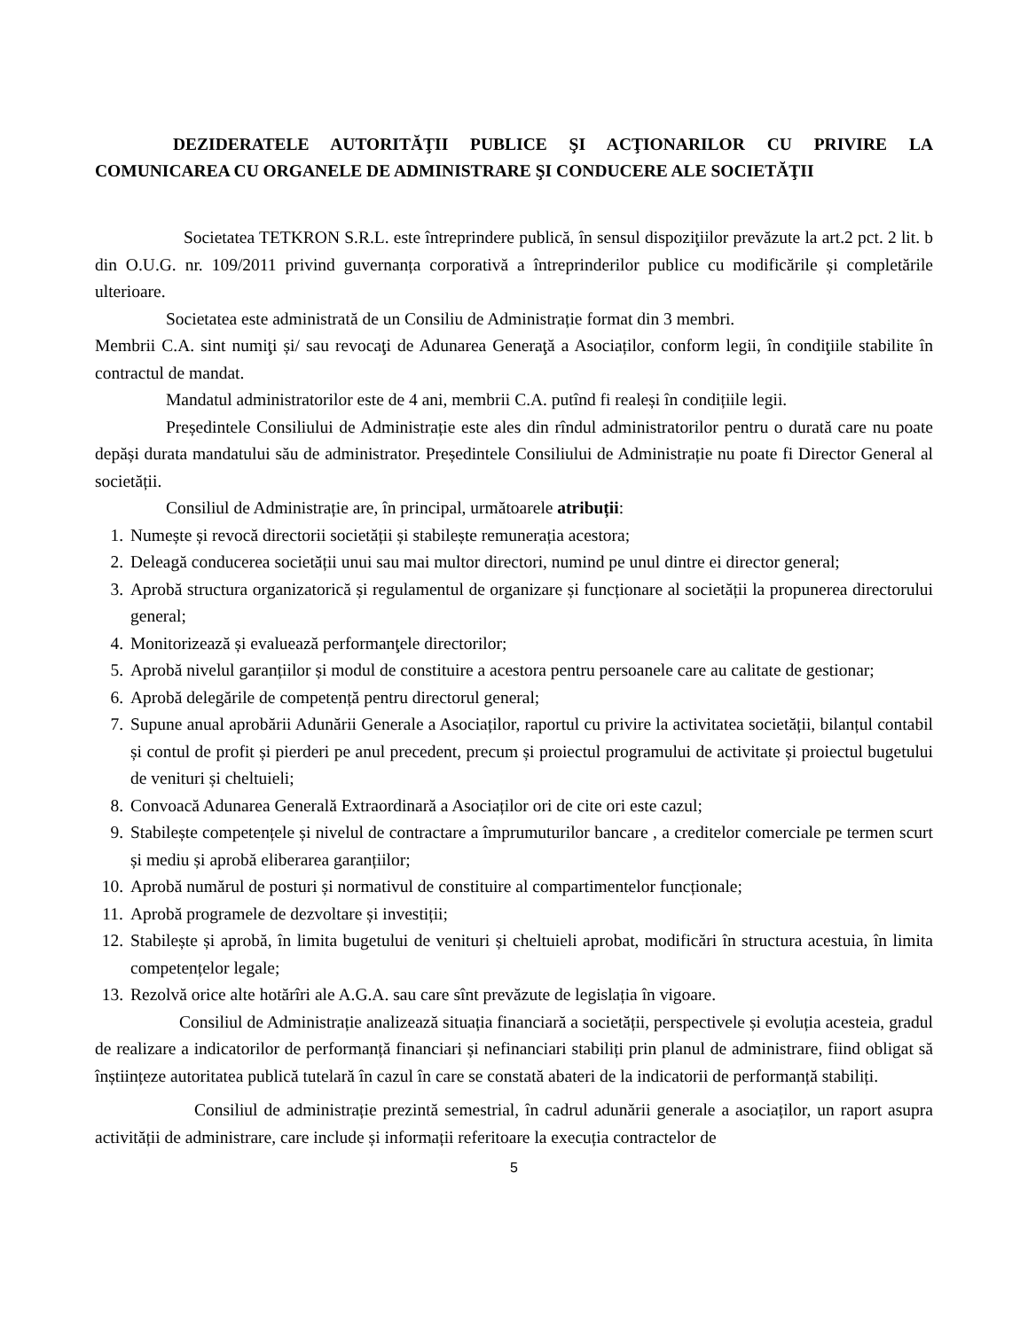DEZIDERATELE AUTORITĂŢII PUBLICE ŞI ACŢIONARILOR CU PRIVIRE LA COMUNICAREA CU ORGANELE DE ADMINISTRARE ŞI CONDUCERE ALE SOCIETĂŢII
Societatea TETKRON S.R.L. este întreprindere publică, în sensul dispoziţiilor prevăzute la art.2 pct. 2 lit. b din O.U.G. nr. 109/2011 privind guvernanța corporativă a întreprinderilor publice cu modificările și completările ulterioare.
Societatea este administrată de un Consiliu de Administrație format din 3 membri.
Membrii C.A. sint numiţi și/ sau revocaţi de Adunarea Generaţă a Asociaților, conform legii, în condiţiile stabilite în contractul de mandat.
Mandatul administratorilor este de 4 ani, membrii C.A. putînd fi realeși în condițiile legii.
Președintele Consiliului de Administrație este ales din rîndul administratorilor pentru o durată care nu poate depăși durata mandatului său de administrator. Președintele Consiliului de Administrație nu poate fi Director General al societății.
Consiliul de Administrație are, în principal, următoarele atribuții:
1. Numește și revocă directorii societății și stabilește remunerația acestora;
2. Deleagă conducerea societății unui sau mai multor directori, numind pe unul dintre ei director general;
3. Aprobă structura organizatorică și regulamentul de organizare și funcționare al societății la propunerea directorului general;
4. Monitorizează și evaluează performanţele directorilor;
5. Aprobă nivelul garanțiilor și modul de constituire a acestora pentru persoanele care au calitate de gestionar;
6. Aprobă delegările de competență pentru directorul general;
7. Supune anual aprobării Adunării Generale a Asociaților, raportul cu privire la activitatea societății, bilanțul contabil și contul de profit și pierderi pe anul precedent, precum și proiectul programului de activitate și proiectul bugetului de venituri și cheltuieli;
8. Convoacă Adunarea Generală Extraordinară a Asociaților ori de cite ori este cazul;
9. Stabilește competențele și nivelul de contractare a împrumuturilor bancare , a creditelor comerciale pe termen scurt și mediu și aprobă eliberarea garanțiilor;
10. Aprobă numărul de posturi și normativul de constituire al compartimentelor funcționale;
11. Aprobă programele de dezvoltare și investiții;
12. Stabilește și aprobă, în limita bugetului de venituri și cheltuieli aprobat, modificări în structura acestuia, în limita competențelor legale;
13. Rezolvă orice alte hotărîri ale A.G.A. sau care sînt prevăzute de legislația în vigoare.
Consiliul de Administrație analizează situația financiară a societății, perspectivele și evoluția acesteia, gradul de realizare a indicatorilor de performanță financiari și nefinanciari stabiliți prin planul de administrare, fiind obligat să înștiințeze autoritatea publică tutelară în cazul în care se constată abateri de la indicatorii de performanță stabiliți.
Consiliul de administrație prezintă semestrial, în cadrul adunării generale a asociaților, un raport asupra activității de administrare, care include și informații referitoare la execuția contractelor de
5